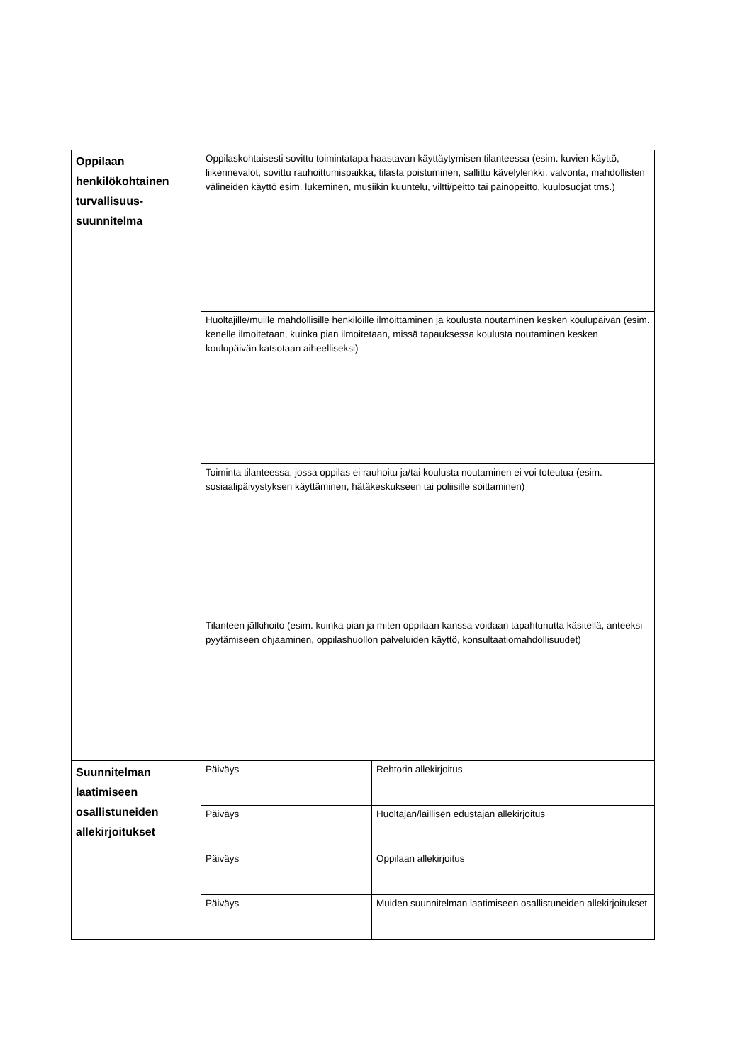| Oppilaan henkilökohtainen turvallisuus-suunnitelma | Oppilaskohtaisesti sovittu toimintatapa haastavan käyttäytymisen tilanteessa (esim. kuvien käyttö, liikennevalot, sovittu rauhoittumispaikka, tilasta poistuminen, sallittu kävelylenkki, valvonta, mahdollisten välineiden käyttö esim. lukeminen, musiikin kuuntelu, viltti/peitto tai painopeitto, kuulosuojat tms.) | |
| | Huoltajille/muille mahdollisille henkilöille ilmoittaminen ja koulusta noutaminen kesken koulupäivän (esim. kenelle ilmoitetaan, kuinka pian ilmoitetaan, missä tapauksessa koulusta noutaminen kesken koulupäivän katsotaan aiheelliseksi) | |
| | Toiminta tilanteessa, jossa oppilas ei rauhoitu ja/tai koulusta noutaminen ei voi toteutua (esim. sosiaalipäivystyksen käyttäminen, hätäkeskukseen tai poliisille soittaminen) | |
| | Tilanteen jälkihoito (esim. kuinka pian ja miten oppilaan kanssa voidaan tapahtunutta käsitellä, anteeksi pyytämiseen ohjaaminen, oppilashuollon palveluiden käyttö, konsultaatiomahdollisuudet) | |
| Suunnitelman laatimiseen osallistuneiden allekirjoitukset | Päiväys | Rehtorin allekirjoitus |
| | Päiväys | Huoltajan/laillisen edustajan allekirjoitus |
| | Päiväys | Oppilaan allekirjoitus |
| | Päiväys | Muiden suunnitelman laatimiseen osallistuneiden allekirjoitukset |